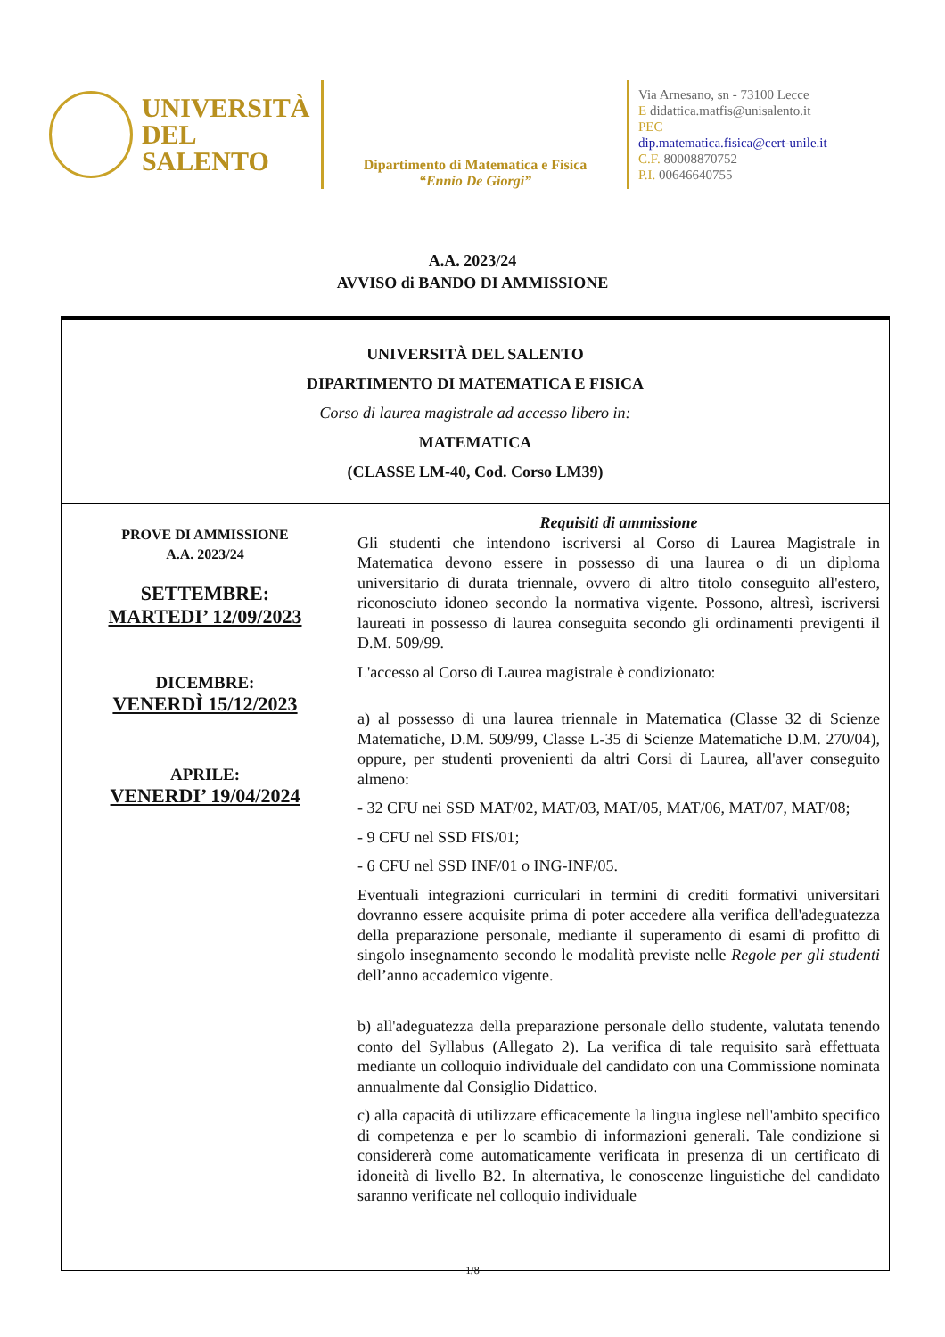UNIVERSITÀ
DEL SALENTO
Dipartimento di Matematica e Fisica
“Ennio De Giorgi”
Via Arnesano, sn - 73100 Lecce
E didattica.matfis@unisalento.it
PEC
dip.matematica.fisica@cert-unile.it
C.F. 80008870752
P.I. 00646640755
A.A. 2023/24
AVVISO di BANDO DI AMMISSIONE
| UNIVERSITÀ DEL SALENTO DIPARTIMENTO DI MATEMATICA E FISICA Corso di laurea magistrale ad accesso libero in: MATEMATICA (CLASSE LM-40, Cod. Corso LM39) | |
| PROVE DI AMMISSIONE A.A. 2023/24 SETTEMBRE: MARTEDI’ 12/09/2023 DICEMBRE: VENERDÌ 15/12/2023 APRILE: VENERDI’ 19/04/2024 | Requisiti di ammissione Gli studenti che intendono iscriversi al Corso di Laurea Magistrale in Matematica devono essere in possesso di una laurea o di un diploma universitario di durata triennale, ovvero di altro titolo conseguito all'estero, riconosciuto idoneo secondo la normativa vigente. Possono, altresì, iscriversi laureati in possesso di laurea conseguita secondo gli ordinamenti previgenti il D.M. 509/99. L'accesso al Corso di Laurea magistrale è condizionato: a) al possesso di una laurea triennale in Matematica (Classe 32 di Scienze Matematiche, D.M. 509/99, Classe L-35 di Scienze Matematiche D.M. 270/04), oppure, per studenti provenienti da altri Corsi di Laurea, all'aver conseguito almeno: - 32 CFU nei SSD MAT/02, MAT/03, MAT/05, MAT/06, MAT/07, MAT/08; - 9 CFU nel SSD FIS/01; - 6 CFU nel SSD INF/01 o ING-INF/05. Eventuali integrazioni curriculari in termini di crediti formativi universitari dovranno essere acquisite prima di poter accedere alla verifica dell'adeguatezza della preparazione personale, mediante il superamento di esami di profitto di singolo insegnamento secondo le modalità previste nelle Regole per gli studenti dell’anno accademico vigente. b) all'adeguatezza della preparazione personale dello studente, valutata tenendo conto del Syllabus (Allegato 2). La verifica di tale requisito sarà effettuata mediante un colloquio individuale del candidato con una Commissione nominata annualmente dal Consiglio Didattico. c) alla capacità di utilizzare efficacemente la lingua inglese nell'ambito specifico di competenza e per lo scambio di informazioni generali. Tale condizione si considererà come automaticamente verificata in presenza di un certificato di idoneità di livello B2. In alternativa, le conoscenze linguistiche del candidato saranno verificate nel colloquio individuale |
1/8